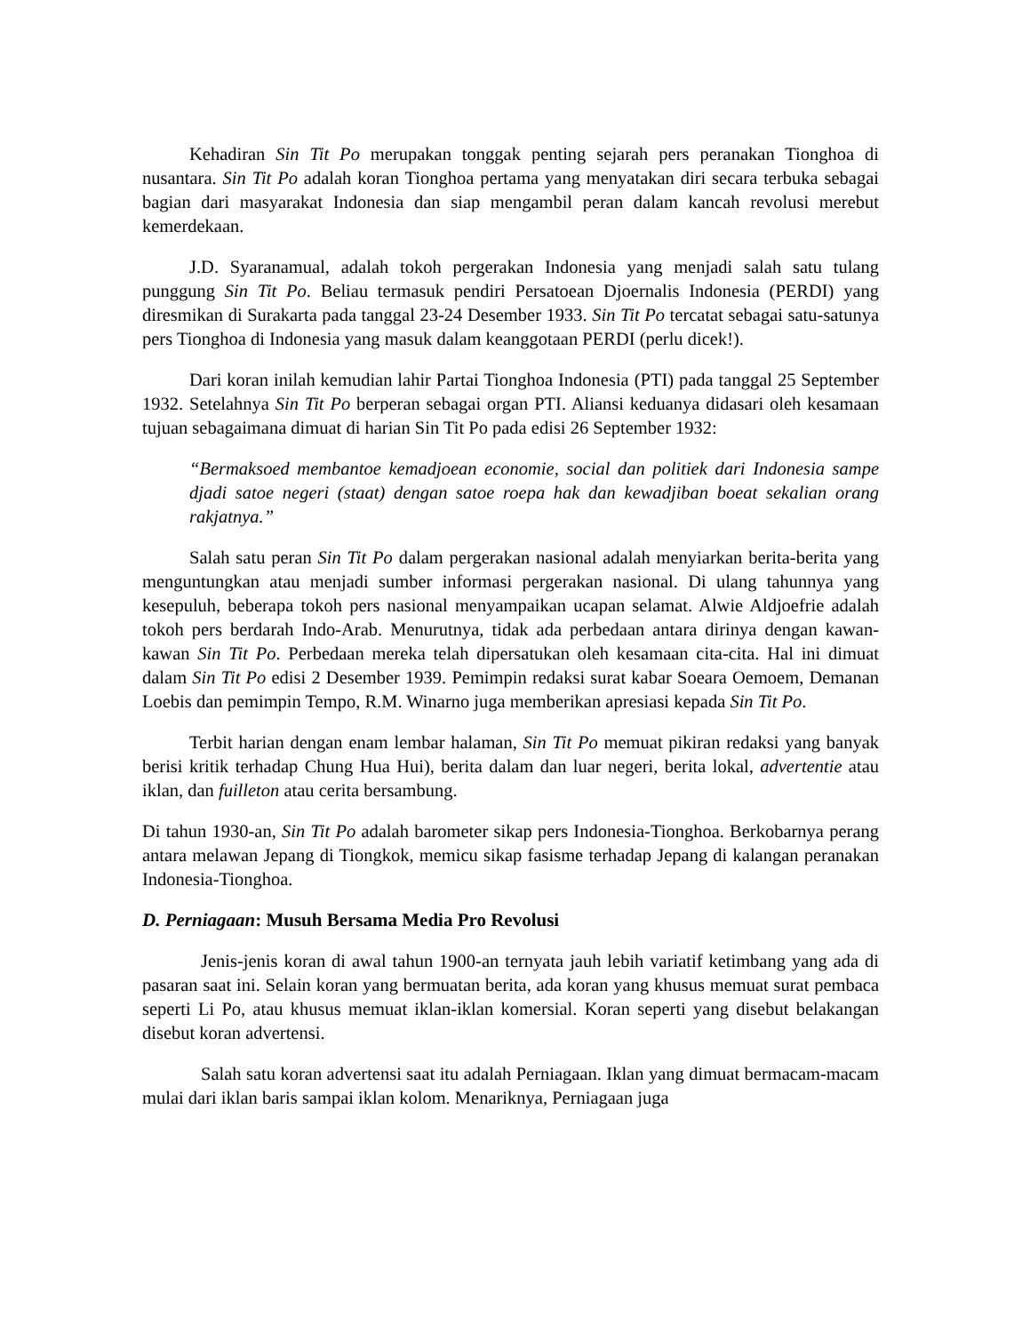Kehadiran Sin Tit Po merupakan tonggak penting sejarah pers peranakan Tionghoa di nusantara. Sin Tit Po adalah koran Tionghoa pertama yang menyatakan diri secara terbuka sebagai bagian dari masyarakat Indonesia dan siap mengambil peran dalam kancah revolusi merebut kemerdekaan.
J.D. Syaranamual, adalah tokoh pergerakan Indonesia yang menjadi salah satu tulang punggung Sin Tit Po. Beliau termasuk pendiri Persatoean Djoernalis Indonesia (PERDI) yang diresmikan di Surakarta pada tanggal 23-24 Desember 1933. Sin Tit Po tercatat sebagai satu-satunya pers Tionghoa di Indonesia yang masuk dalam keanggotaan PERDI (perlu dicek!).
Dari koran inilah kemudian lahir Partai Tionghoa Indonesia (PTI) pada tanggal 25 September 1932. Setelahnya Sin Tit Po berperan sebagai organ PTI. Aliansi keduanya didasari oleh kesamaan tujuan sebagaimana dimuat di harian Sin Tit Po pada edisi 26 September 1932:
“Bermaksoed membantoe kemadjoean economie, social dan politiek dari Indonesia sampe djadi satoe negeri (staat) dengan satoe roepa hak dan kewadjiban boeat sekalian orang rakjatnya.”
Salah satu peran Sin Tit Po dalam pergerakan nasional adalah menyiarkan berita-berita yang menguntungkan atau menjadi sumber informasi pergerakan nasional. Di ulang tahunnya yang kesepuluh, beberapa tokoh pers nasional menyampaikan ucapan selamat. Alwie Aldjoefrie adalah tokoh pers berdarah Indo-Arab. Menurutnya, tidak ada perbedaan antara dirinya dengan kawan-kawan Sin Tit Po. Perbedaan mereka telah dipersatukan oleh kesamaan cita-cita. Hal ini dimuat dalam Sin Tit Po edisi 2 Desember 1939. Pemimpin redaksi surat kabar Soeara Oemoem, Demanan Loebis dan pemimpin Tempo, R.M. Winarno juga memberikan apresiasi kepada Sin Tit Po.
Terbit harian dengan enam lembar halaman, Sin Tit Po memuat pikiran redaksi yang banyak berisi kritik terhadap Chung Hua Hui), berita dalam dan luar negeri, berita lokal, advertentie atau iklan, dan fuilleton atau cerita bersambung.
Di tahun 1930-an, Sin Tit Po adalah barometer sikap pers Indonesia-Tionghoa. Berkobarnya perang antara melawan Jepang di Tiongkok, memicu sikap fasisme terhadap Jepang di kalangan peranakan Indonesia-Tionghoa.
D. Perniagaan: Musuh Bersama Media Pro Revolusi
Jenis-jenis koran di awal tahun 1900-an ternyata jauh lebih variatif ketimbang yang ada di pasaran saat ini. Selain koran yang bermuatan berita, ada koran yang khusus memuat surat pembaca seperti Li Po, atau khusus memuat iklan-iklan komersial. Koran seperti yang disebut belakangan disebut koran advertensi.
Salah satu koran advertensi saat itu adalah Perniagaan. Iklan yang dimuat bermacam-macam mulai dari iklan baris sampai iklan kolom. Menariknya, Perniagaan juga